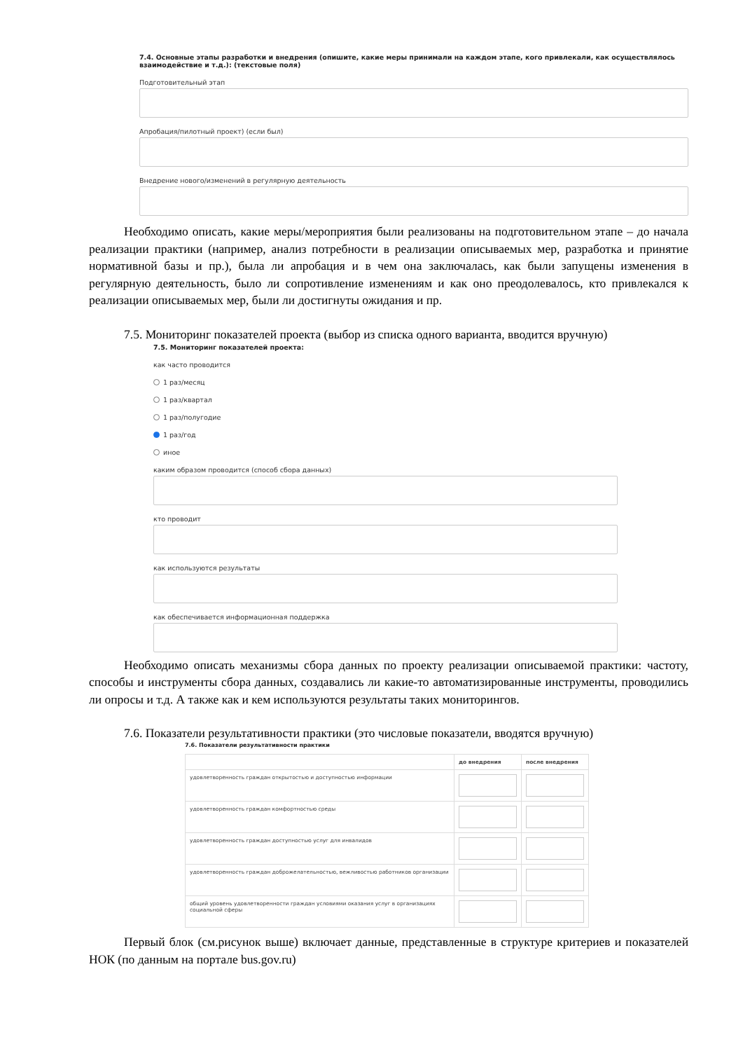7.4. Основные этапы разработки и внедрения (опишите, какие меры принимали на каждом этапе, кого привлекали, как осуществлялось взаимодействие и т.д.): (текстовые поля)
Подготовительный этап
Апробация/пилотный проект) (если был)
Внедрение нового/изменений в регулярную деятельность
Необходимо описать, какие меры/мероприятия были реализованы на подготовительном этапе – до начала реализации практики (например, анализ потребности в реализации описываемых мер, разработка и принятие нормативной базы и пр.), была ли апробация и в чем она заключалась, как были запущены изменения в регулярную деятельность, было ли сопротивление изменениям и как оно преодолевалось, кто привлекался к реализации описываемых мер, были ли достигнуты ожидания и пр.
7.5. Мониторинг показателей проекта (выбор из списка одного варианта, вводится вручную)
7.5. Мониторинг показателей проекта:
как часто проводится
1 раз/месяц
1 раз/квартал
1 раз/полугодие
1 раз/год
иное
каким образом проводится (способ сбора данных)
кто проводит
как используются результаты
как обеспечивается информационная поддержка
Необходимо описать механизмы сбора данных по проекту реализации описываемой практики: частоту, способы и инструменты сбора данных, создавались ли какие-то автоматизированные инструменты, проводились ли опросы и т.д. А также как и кем используются результаты таких мониторингов.
7.6. Показатели результативности практики (это числовые показатели, вводятся вручную)
7.6. Показатели результативности практики
| | до внедрения | после внедрения |
| --- | --- | --- |
| удовлетворенность граждан открытостью и доступностью информации | | |
| удовлетворенность граждан комфортностью среды | | |
| удовлетворенность граждан доступностью услуг для инвалидов | | |
| удовлетворенность граждан доброжелательностью, вежливостью работников организации | | |
| общий уровень удовлетворенности граждан условиями оказания услуг в организациях социальной сферы | | |
Первый блок (см.рисунок выше) включает данные, представленные в структуре критериев и показателей НОК (по данным на портале bus.gov.ru)